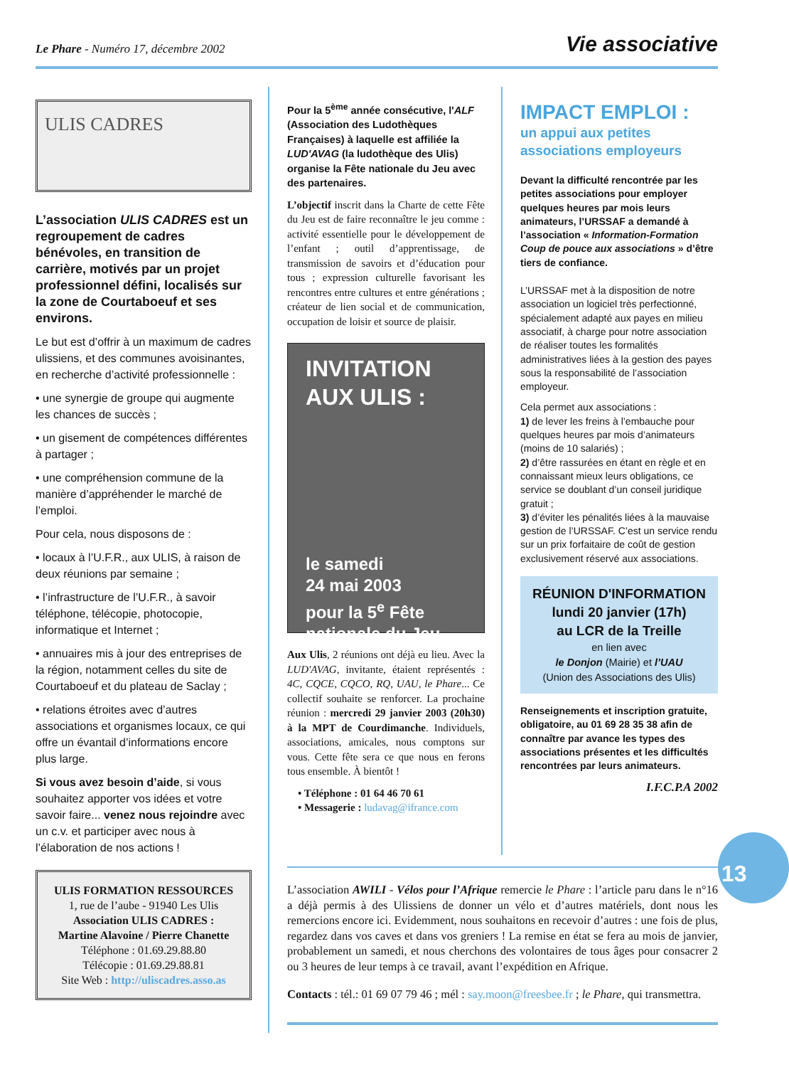Le Phare - Numéro 17, décembre 2002
Vie associative
ULIS CADRES
L’association ULIS CADRES est un regroupement de cadres bénévoles, en transition de carrière, motivés par un projet professionnel défini, localisés sur la zone de Courtaboeuf et ses environs.
Le but est d’offrir à un maximum de cadres ulissiens, et des communes avoisinantes, en recherche d’activité professionnelle :
• une synergie de groupe qui augmente les chances de succès ;
• un gisement de compétences différentes à partager ;
• une compréhension commune de la manière d’appréhender le marché de l’emploi.
Pour cela, nous disposons de :
• locaux à l’U.F.R., aux ULIS, à raison de deux réunions par semaine ;
• l’infrastructure de l’U.F.R., à savoir téléphone, télécopie, photocopie, informatique et Internet ;
• annuaires mis à jour des entreprises de la région, notamment celles du site de Courtaboeuf et du plateau de Saclay ;
• relations étroites avec d’autres associations et organismes locaux, ce qui offre un évantail d’informations encore plus large.
Si vous avez besoin d’aide, si vous souhaitez apporter vos idées et votre savoir faire... venez nous rejoindre avec un c.v. et participer avec nous à l’élaboration de nos actions !
ULIS FORMATION RESSOURCES
1, rue de l’aube - 91940 Les Ulis
Association ULIS CADRES :
Martine Alavoine / Pierre Chanette
Téléphone : 01.69.29.88.80
Télécopie : 01.69.29.88.81
Site Web : http://uliscadres.asso.as
Pour la 5<sup>ème</sup> année consécutive, l'ALF (Association des Ludothèques Françaises) à laquelle est affiliée la LUD'AVAG (la ludothèque des Ulis) organise la Fête nationale du Jeu avec des partenaires.
L’objectif inscrit dans la Charte de cette Fête du Jeu est de faire reconnaître le jeu comme : activité essentielle pour le développement de l’enfant ; outil d’apprentissage, de transmission de savoirs et d’éducation pour tous ; expression culturelle favorisant les rencontres entre cultures et entre générations ; créateur de lien social et de communication, occupation de loisir et source de plaisir.
INVITATION AUX ULIS :
le samedi
24 mai 2003
pour la 5<sup>e</sup> Fête nationale du Jeu
Aux Ulis, 2 réunions ont déjà eu lieu. Avec la LUD'AVAG, invitante, étaient représentés : 4C, CQCE, CQCO, RQ, UAU, le Phare... Ce collectif souhaite se renforcer. La prochaine réunion : mercredi 29 janvier 2003 (20h30) à la MPT de Courdimanche. Individuels, associations, amicales, nous comptons sur vous. Cette fête sera ce que nous en ferons tous ensemble. À bientôt !
• Téléphone : 01 64 46 70 61
• Messagerie : ludavag@ifrance.com
IMPACT EMPLOI :
un appui aux petites associations employeurs
Devant la difficulté rencontrée par les petites associations pour employer quelques heures par mois leurs animateurs, l’URSSAF a demandé à l’association « Information-Formation Coup de pouce aux associations » d’être tiers de confiance.
L’URSSAF met à la disposition de notre association un logiciel très perfectionné, spécialement adapté aux payes en milieu associatif, à charge pour notre association de réaliser toutes les formalités administratives liées à la gestion des payes sous la responsabilité de l’association employeur.
Cela permet aux associations :
1) de lever les freins à l’embauche pour quelques heures par mois d’animateurs (moins de 10 salariés) ;
2) d’être rassurées en étant en règle et en connaissant mieux leurs obligations, ce service se doublant d’un conseil juridique gratuit ;
3) d’éviter les pénalités liées à la mauvaise gestion de l’URSSAF. C’est un service rendu sur un prix forfaitaire de coût de gestion exclusivement réservé aux associations.
RÉUNION D'INFORMATION
lundi 20 janvier (17h)
au LCR de la Treille
en lien avec
le Donjon (Mairie) et l’UAU
(Union des Associations des Ulis)
Renseignements et inscription gratuite, obligatoire, au 01 69 28 35 38 afin de connaître par avance les types des associations présentes et les difficultés rencontrées par leurs animateurs.
I.F.C.P.A 2002
13
L’association AWILI - Vélos pour l’Afrique remercie le Phare : l’article paru dans le n°16 a déjà permis à des Ulissiens de donner un vélo et d’autres matériels, dont nous les remercions encore ici. Evidemment, nous souhaitons en recevoir d’autres : une fois de plus, regardez dans vos caves et dans vos greniers ! La remise en état se fera au mois de janvier, probablement un samedi, et nous cherchons des volontaires de tous âges pour consacrer 2 ou 3 heures de leur temps à ce travail, avant l’expédition en Afrique.
Contacts : tél.: 01 69 07 79 46 ; mél : say.moon@freesbee.fr ; le Phare, qui transmettra.